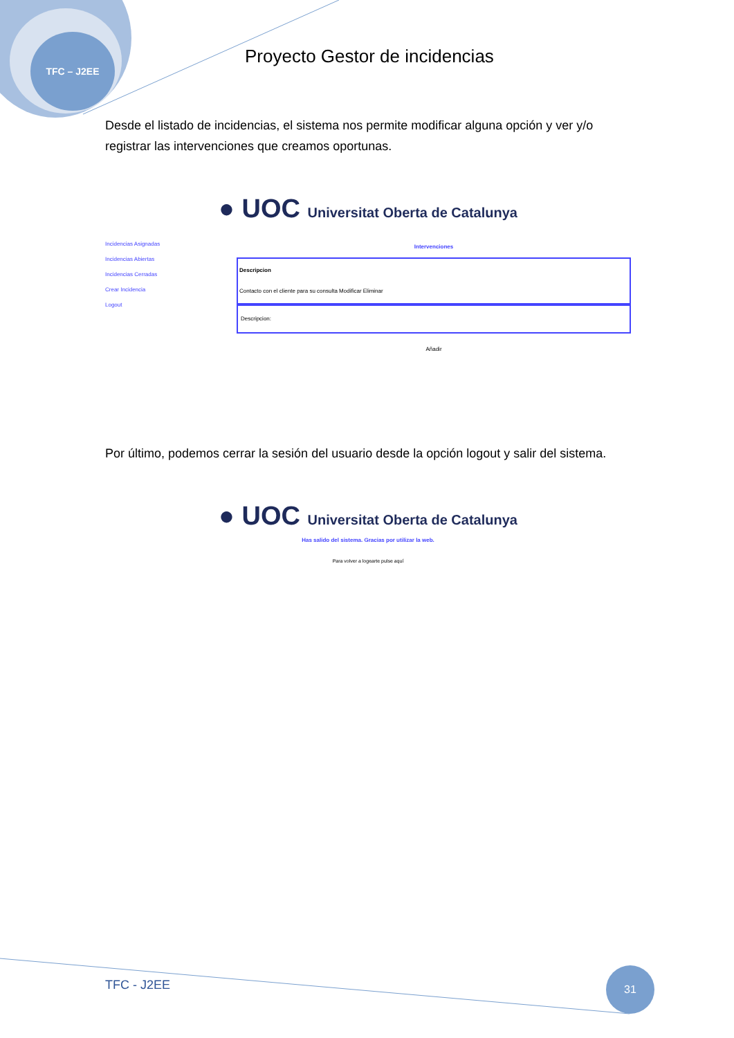TFC – J2EE
Proyecto Gestor de incidencias
Desde el listado de incidencias, el sistema nos permite modificar alguna opción y ver y/o registrar las intervenciones que creamos oportunas.
● UOC Universitat Oberta de Catalunya
Incidencias Asignadas
Incidencias Abiertas
Incidencias Cerradas
Crear Incidencia
Logout
Intervenciones
Descripcion
Contacto con el cliente para su consulta Modificar Eliminar
Descripcion:
Añadir
Por último, podemos cerrar la sesión del usuario desde la opción logout y salir del sistema.
● UOC Universitat Oberta de Catalunya
Has salido del sistema. Gracias por utilizar la web.
Para volver a logearte pulse aquí
TFC - J2EE
31